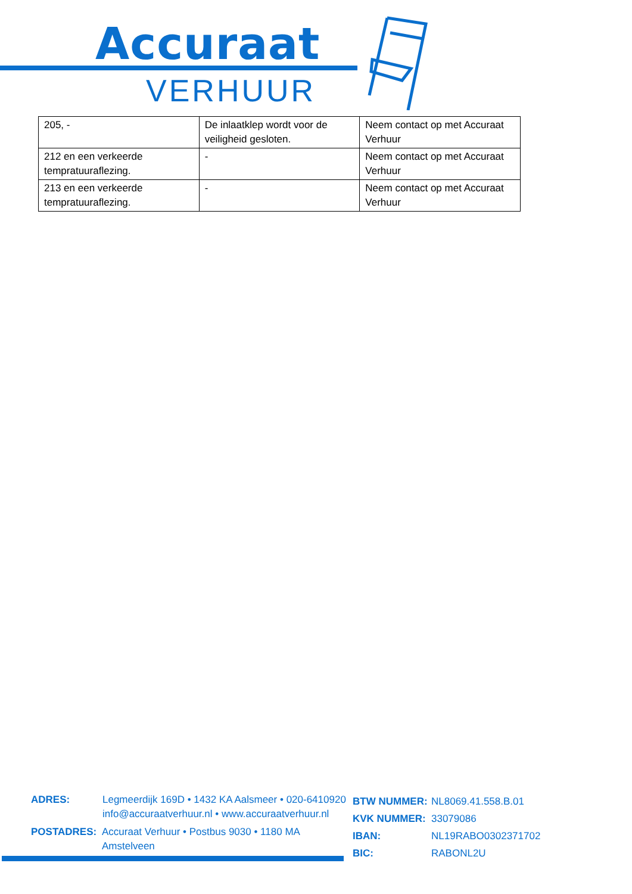Accuraat
VERHUUR
| 205, - | De inlaatklep wordt voor de veiligheid gesloten. | Neem contact op met Accuraat Verhuur |
| 212 en een verkeerde tempratuuraflezing. | - | Neem contact op met Accuraat Verhuur |
| 213 en een verkeerde tempratuuraflezing. | - | Neem contact op met Accuraat Verhuur |
ADRES: Legmeerdijk 169D • 1432 KA Aalsmeer • 020-6410920
info@accuraatverhuur.nl • www.accuraatverhuur.nl
POSTADRES: Accuraat Verhuur • Postbus 9030 • 1180 MA Amstelveen
BTW NUMMER: NL8069.41.558.B.01
KVK NUMMER: 33079086
IBAN: NL19RABO0302371702
BIC: RABONL2U